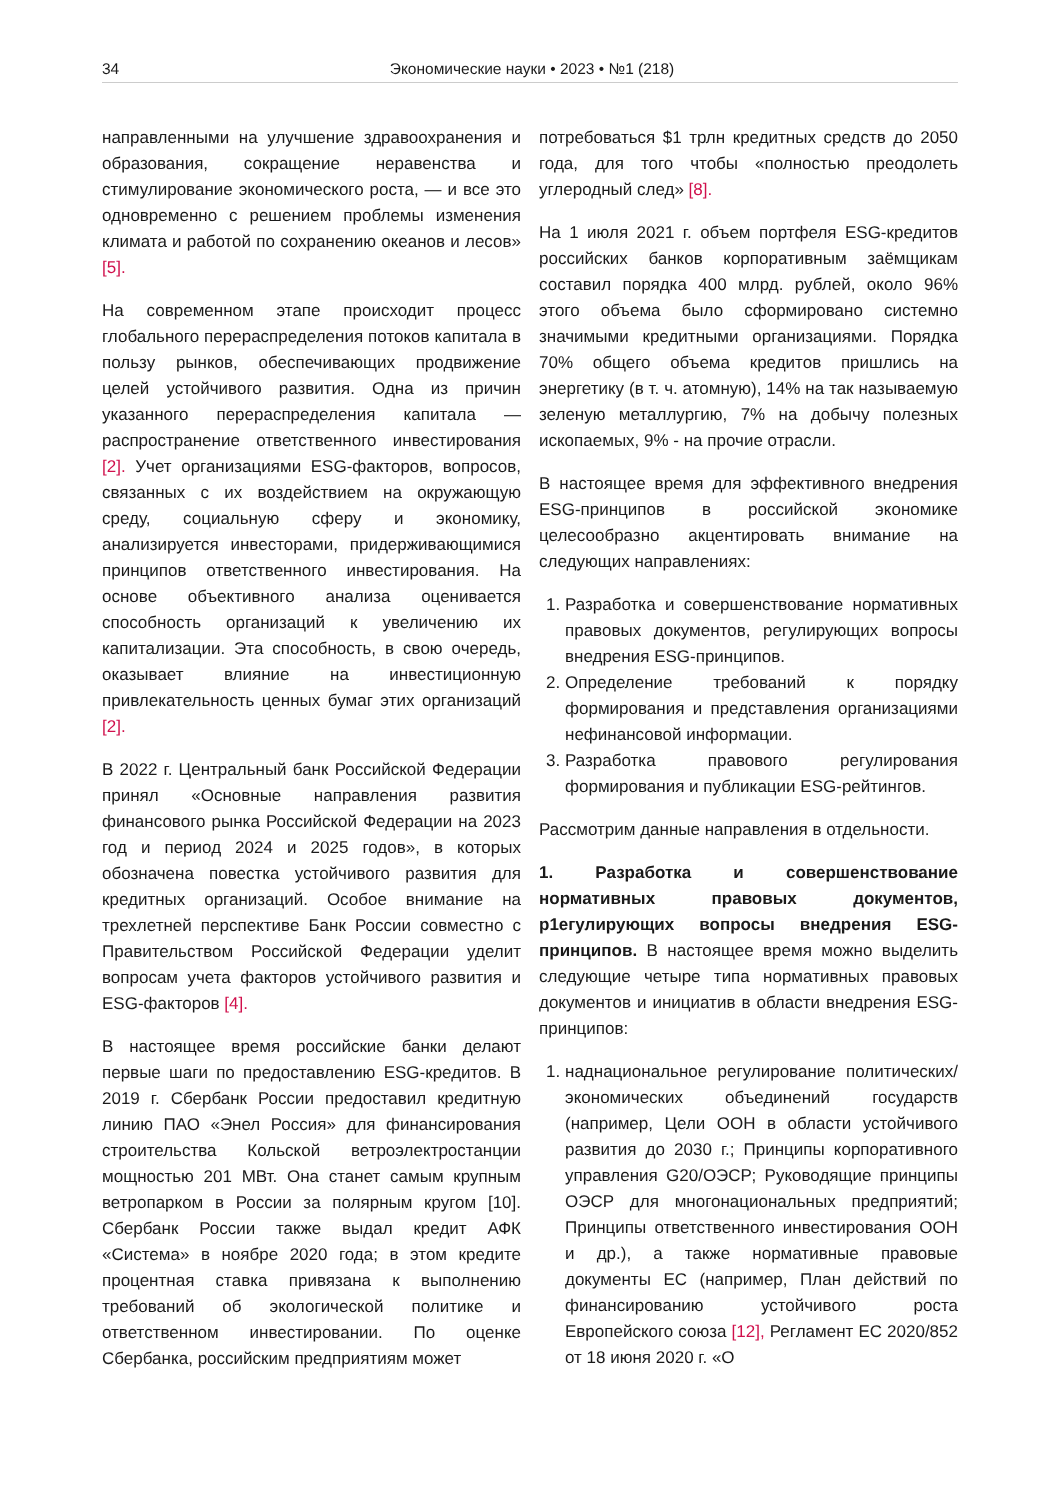34 Экономические науки • 2023 • №1 (218)
направленными на улучшение здравоохранения и образования, сокращение неравенства и стимулирование экономического роста, — и все это одновременно с решением проблемы изменения климата и работой по сохранению океанов и лесов» [5].
На современном этапе происходит процесс глобального перераспределения потоков капитала в пользу рынков, обеспечивающих продвижение целей устойчивого развития. Одна из причин указанного перераспределения капитала — распространение ответственного инвестирования [2]. Учет организациями ESG-факторов, вопросов, связанных с их воздействием на окружающую среду, социальную сферу и экономику, анализируется инвесторами, придерживающимися принципов ответственного инвестирования. На основе объективного анализа оценивается способность организаций к увеличению их капитализации. Эта способность, в свою очередь, оказывает влияние на инвестиционную привлекательность ценных бумаг этих организаций [2].
В 2022 г. Центральный банк Российской Федерации принял «Основные направления развития финансового рынка Российской Федерации на 2023 год и период 2024 и 2025 годов», в которых обозначена повестка устойчивого развития для кредитных организаций. Особое внимание на трехлетней перспективе Банк России совместно с Правительством Российской Федерации уделит вопросам учета факторов устойчивого развития и ESG-факторов [4].
В настоящее время российские банки делают первые шаги по предоставлению ESG-кредитов. В 2019 г. Сбербанк России предоставил кредитную линию ПАО «Энел Россия» для финансирования строительства Кольской ветроэлектростанции мощностью 201 МВт. Она станет самым крупным ветропарком в России за полярным кругом [10]. Сбербанк России также выдал кредит АФК «Система» в ноябре 2020 года; в этом кредите процентная ставка привязана к выполнению требований об экологической политике и ответственном инвестировании. По оценке Сбербанка, российским предприятиям может
потребоваться $1 трлн кредитных средств до 2050 года, для того чтобы «полностью преодолеть углеродный след» [8].
На 1 июля 2021 г. объем портфеля ESG-кредитов российских банков корпоративным заёмщикам составил порядка 400 млрд. рублей, около 96% этого объема было сформировано системно значимыми кредитными организациями. Порядка 70% общего объема кредитов пришлись на энергетику (в т. ч. атомную), 14% на так называемую зеленую металлургию, 7% на добычу полезных ископаемых, 9% - на прочие отрасли.
В настоящее время для эффективного внедрения ESG-принципов в российской экономике целесообразно акцентировать внимание на следующих направлениях:
1. Разработка и совершенствование нормативных правовых документов, регулирующих вопросы внедрения ESG-принципов.
2. Определение требований к порядку формирования и представления организациями нефинансовой информации.
3. Разработка правового регулирования формирования и публикации ESG-рейтингов.
Рассмотрим данные направления в отдельности.
1. Разработка и совершенствование нормативных правовых документов, р1егулирующих вопросы внедрения ESG-принципов. В настоящее время можно выделить следующие четыре типа нормативных правовых документов и инициатив в области внедрения ESG-принципов:
1. наднациональное регулирование политических/экономических объединений государств (например, Цели ООН в области устойчивого развития до 2030 г.; Принципы корпоративного управления G20/ОЭСР; Руководящие принципы ОЭСР для многонациональных предприятий; Принципы ответственного инвестирования ООН и др.), а также нормативные правовые документы ЕС (например, План действий по финансированию устойчивого роста Европейского союза [12], Регламент ЕС 2020/852 от 18 июня 2020 г. «О